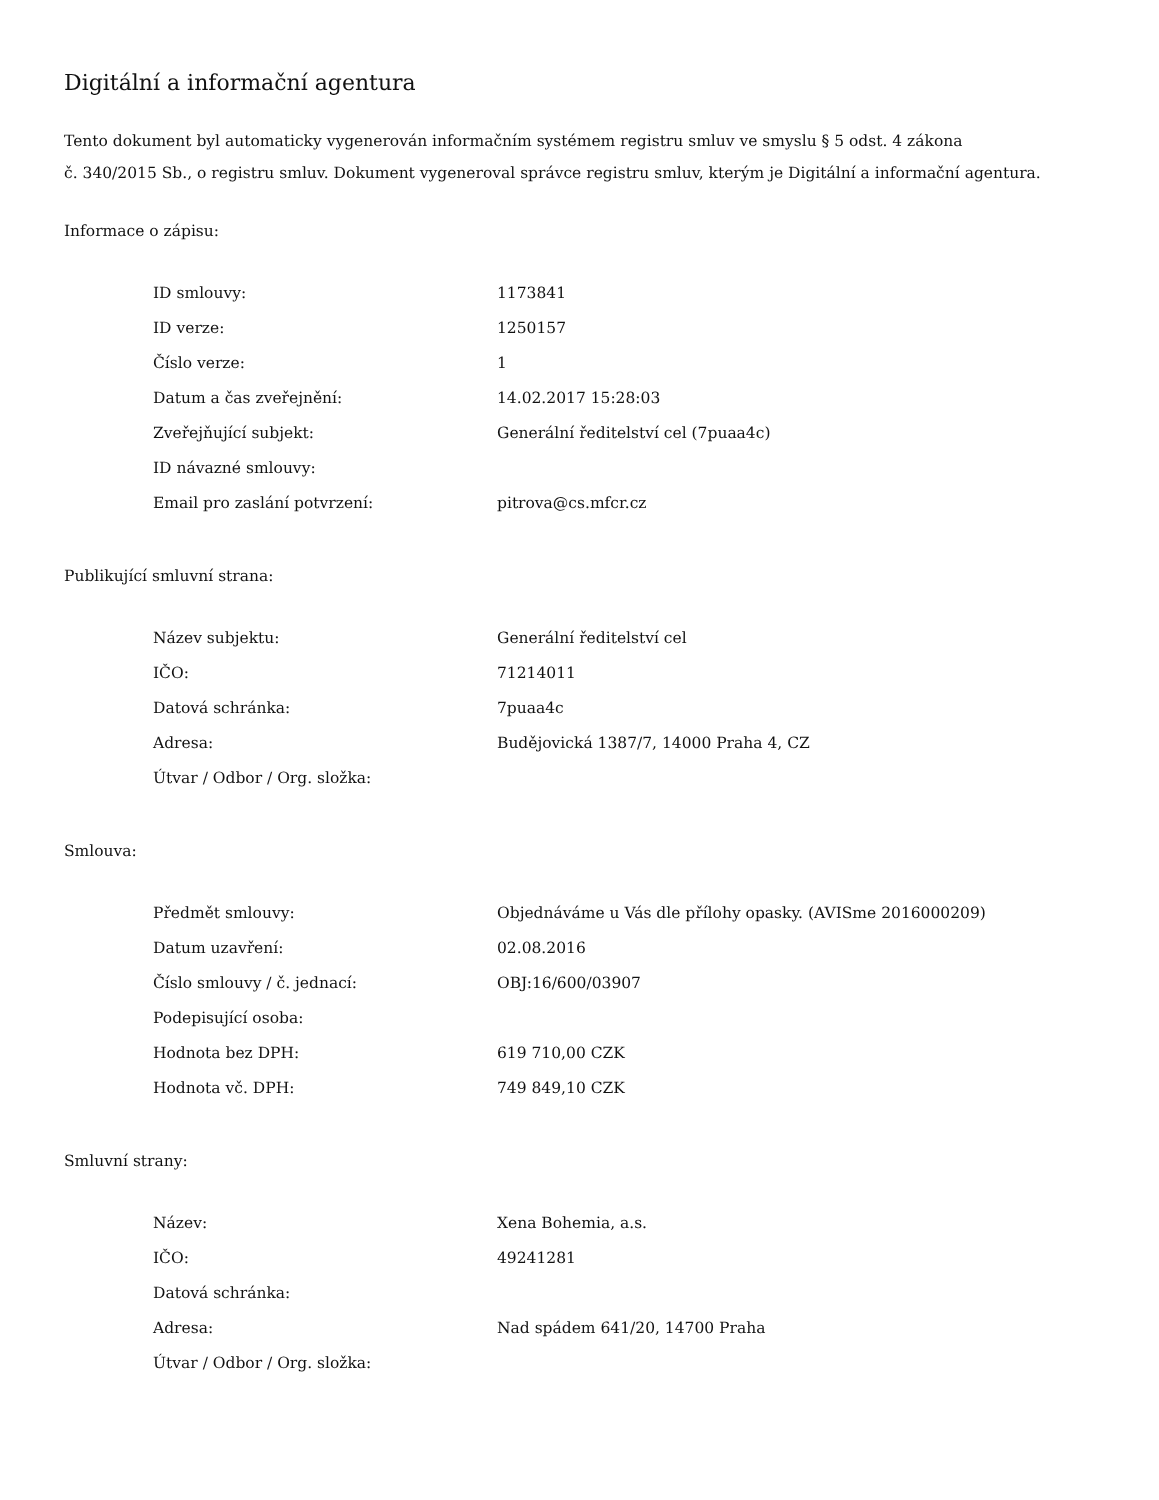Digitální a informační agentura
Tento dokument byl automaticky vygenerován informačním systémem registru smluv ve smyslu § 5 odst. 4 zákona
č. 340/2015 Sb., o registru smluv. Dokument vygeneroval správce registru smluv, kterým je Digitální a informační agentura.
Informace o zápisu:
| ID smlouvy: | 1173841 |
| ID verze: | 1250157 |
| Číslo verze: | 1 |
| Datum a čas zveřejnění: | 14.02.2017 15:28:03 |
| Zveřejňující subjekt: | Generální ředitelství cel (7puaa4c) |
| ID návazné smlouvy: | |
| Email pro zaslání potvrzení: | pitrova@cs.mfcr.cz |
Publikující smluvní strana:
| Název subjektu: | Generální ředitelství cel |
| IČO: | 71214011 |
| Datová schránka: | 7puaa4c |
| Adresa: | Budějovická 1387/7, 14000 Praha 4, CZ |
| Útvar / Odbor / Org. složka: | |
Smlouva:
| Předmět smlouvy: | Objednáváme u Vás dle přílohy opasky. (AVISme 2016000209) |
| Datum uzavření: | 02.08.2016 |
| Číslo smlouvy / č. jednací: | OBJ:16/600/03907 |
| Podepisující osoba: | |
| Hodnota bez DPH: | 619 710,00 CZK |
| Hodnota vč. DPH: | 749 849,10 CZK |
Smluvní strany:
| Název: | Xena Bohemia, a.s. |
| IČO: | 49241281 |
| Datová schránka: | |
| Adresa: | Nad spádem 641/20, 14700 Praha |
| Útvar / Odbor / Org. složka: | |